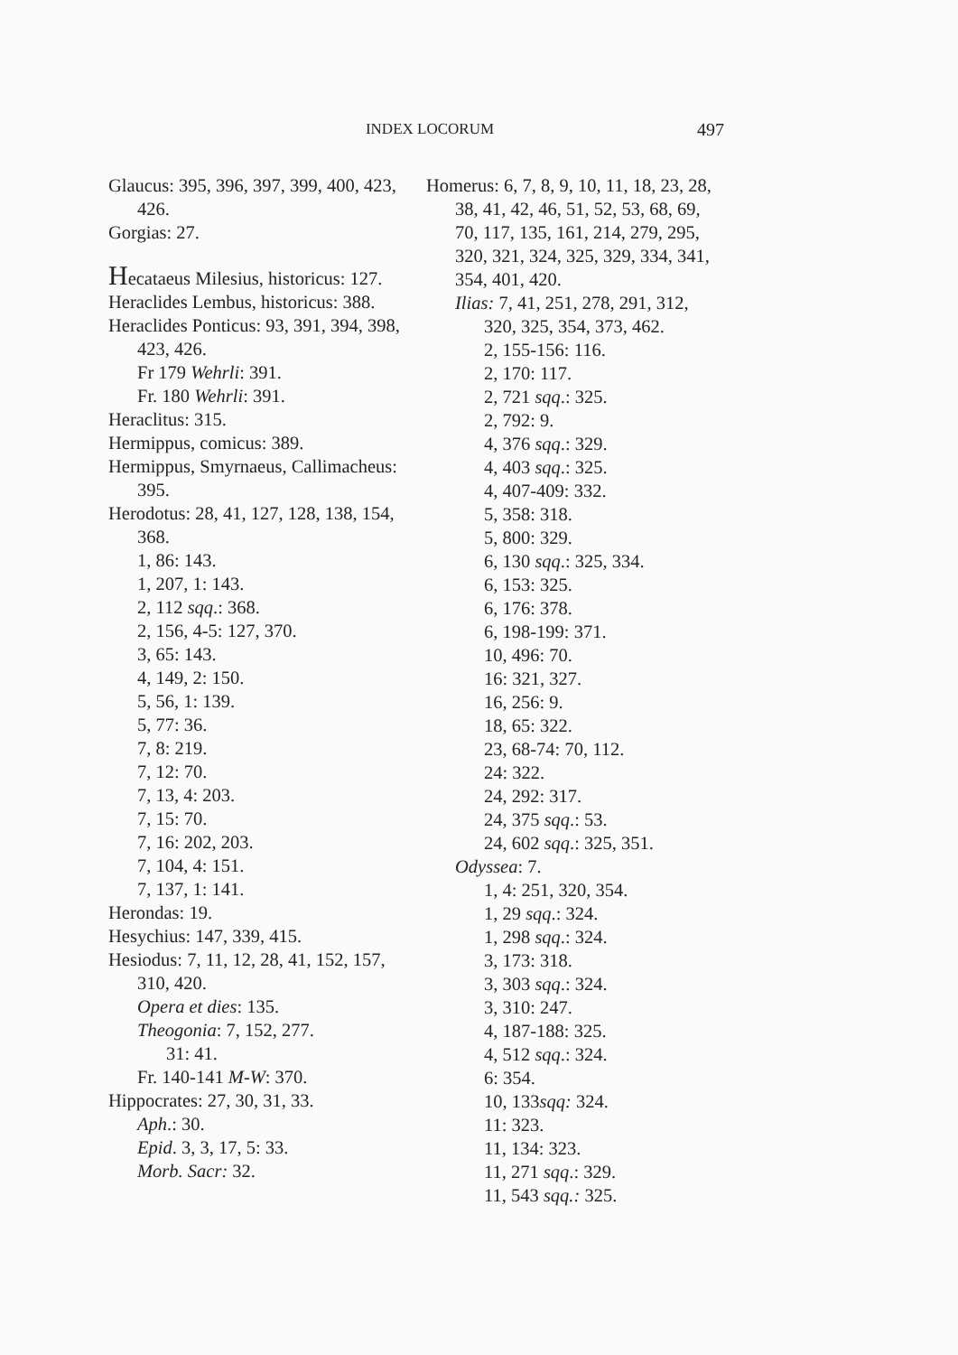INDEX LOCORUM 497
Glaucus: 395, 396, 397, 399, 400, 423, 426.
Gorgias: 27.
Hecataeus Milesius, historicus: 127.
Heraclides Lembus, historicus: 388.
Heraclides Ponticus: 93, 391, 394, 398, 423, 426.
Fr 179 Wehrli: 391.
Fr. 180 Wehrli: 391.
Heraclitus: 315.
Hermippus, comicus: 389.
Hermippus, Smyrnaeus, Callimacheus: 395.
Herodotus: 28, 41, 127, 128, 138, 154, 368.
1, 86: 143.
1, 207, 1: 143.
2, 112 sqq.: 368.
2, 156, 4-5: 127, 370.
3, 65: 143.
4, 149, 2: 150.
5, 56, 1: 139.
5, 77: 36.
7, 8: 219.
7, 12: 70.
7, 13, 4: 203.
7, 15: 70.
7, 16: 202, 203.
7, 104, 4: 151.
7, 137, 1: 141.
Herondas: 19.
Hesychius: 147, 339, 415.
Hesiodus: 7, 11, 12, 28, 41, 152, 157, 310, 420.
Opera et dies: 135.
Theogonia: 7, 152, 277.
31: 41.
Fr. 140-141 M-W: 370.
Hippocrates: 27, 30, 31, 33.
Aph.: 30.
Epid. 3, 3, 17, 5: 33.
Morb. Sacr: 32.
Homerus: 6, 7, 8, 9, 10, 11, 18, 23, 28, 38, 41, 42, 46, 51, 52, 53, 68, 69, 70, 117, 135, 161, 214, 279, 295, 320, 321, 324, 325, 329, 334, 341, 354, 401, 420.
Ilias: 7, 41, 251, 278, 291, 312, 320, 325, 354, 373, 462.
2, 155-156: 116.
2, 170: 117.
2, 721 sqq.: 325.
2, 792: 9.
4, 376 sqq.: 329.
4, 403 sqq.: 325.
4, 407-409: 332.
5, 358: 318.
5, 800: 329.
6, 130 sqq.: 325, 334.
6, 153: 325.
6, 176: 378.
6, 198-199: 371.
10, 496: 70.
16: 321, 327.
16, 256: 9.
18, 65: 322.
23, 68-74: 70, 112.
24: 322.
24, 292: 317.
24, 375 sqq.: 53.
24, 602 sqq.: 325, 351.
Odyssea: 7.
1, 4: 251, 320, 354.
1, 29 sqq.: 324.
1, 298 sqq.: 324.
3, 173: 318.
3, 303 sqq.: 324.
3, 310: 247.
4, 187-188: 325.
4, 512 sqq.: 324.
6: 354.
10, 133sqq: 324.
11: 323.
11, 134: 323.
11, 271 sqq.: 329.
11, 543 sqq.: 325.